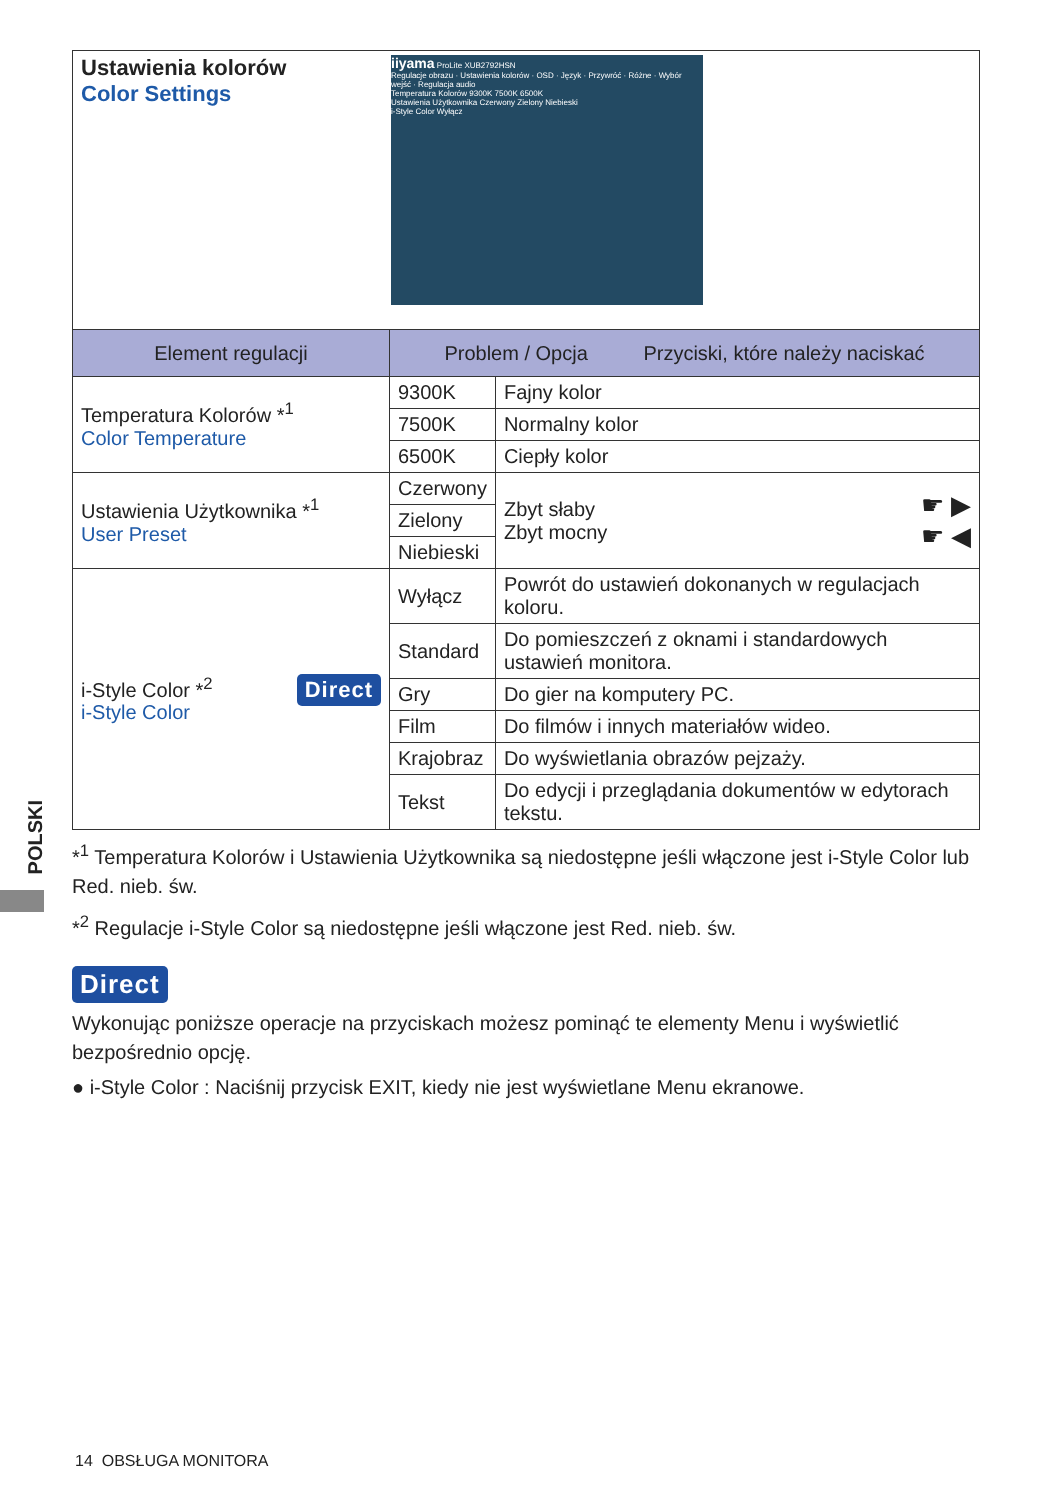POLSKI
| Ustawienia kolorów Color Settings iiyama ProLite XUB2792HSN Regulacje obrazu · Ustawienia kolorów · OSD · Język · Przywróć · Różne · Wybór wejść · Regulacja audio Temperatura Kolorów 9300K 7500K 6500K Ustawienia Użytkownika Czerwony Zielony Niebieski i-Style Color Wyłącz | | | |
| Element regulacji | Problem / Opcja Przyciski, które należy naciskać | | |
| Temperatura Kolorów *<sup>1</sup> Color Temperature | 9300K | Fajny kolor | |
| | 7500K | Normalny kolor | |
| | 6500K | Ciepły kolor | |
| Ustawienia Użytkownika *<sup>1</sup> User Preset | Czerwony | Zbyt słaby Zbyt mocny | ☛ ▶ ☛ ◀ |
| | Zielony | | |
| | Niebieski | | |
| i-Style Color *<sup>2</sup> Direct i-Style Color | Wyłącz | Powrót do ustawień dokonanych w regulacjach koloru. | |
| | Standard | Do pomieszczeń z oknami i standardowych ustawień monitora. | |
| | Gry | Do gier na komputery PC. | |
| | Film | Do filmów i innych materiałów wideo. | |
| | Krajobraz | Do wyświetlania obrazów pejzaży. | |
| | Tekst | Do edycji i przeglądania dokumentów w edytorach tekstu. | |
*<sup>1</sup> Temperatura Kolorów i Ustawienia Użytkownika są niedostępne jeśli włączone jest i-Style Color lub Red. nieb. św.
*<sup>2</sup> Regulacje i-Style Color są niedostępne jeśli włączone jest Red. nieb. św.
Direct
Wykonując poniższe operacje na przyciskach możesz pominąć te elementy Menu i wyświetlić bezpośrednio opcję.
● i-Style Color : Naciśnij przycisk EXIT, kiedy nie jest wyświetlane Menu ekranowe.
14 OBSŁUGA MONITORA